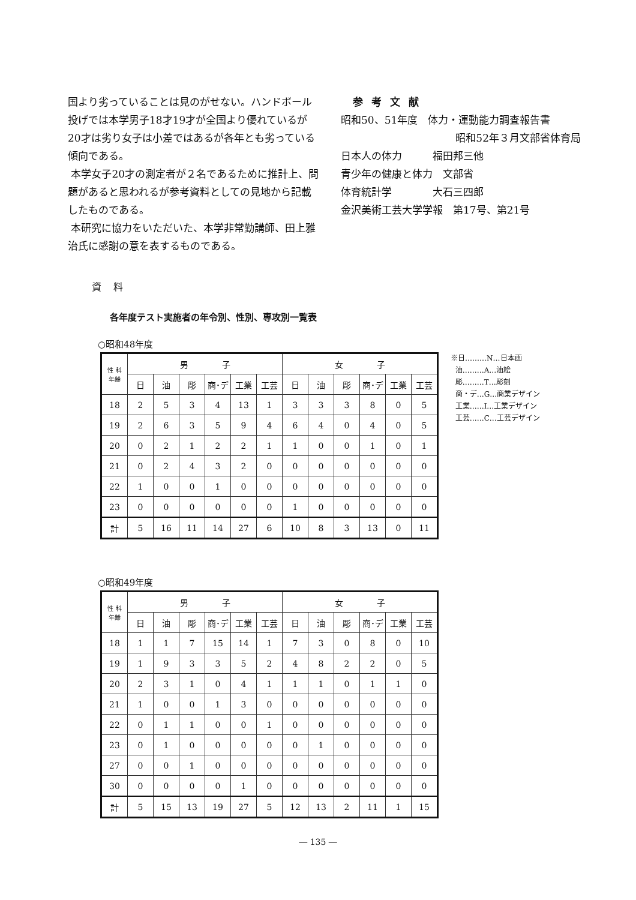国より劣っていることは見のがせない。ハンドボール投げでは本学男子18才19才が全国より優れているが20才は劣り女子は小差ではあるが各年とも劣っている傾向である。
本学女子20才の測定者が２名であるために推計上、問題があると思われるが参考資料としての見地から記載したものである。
本研究に協力をいただいた、本学非常勤講師、田上雅治氏に感謝の意を表するものである。
参考文献
昭和50、51年度　体力・運動能力調査報告書
昭和52年３月文部省体育局
日本人の体力　　　福田邦三他
青少年の健康と体力　文部省
体育統計学　　　　大石三四郎
金沢美術工芸大学学報　第17号、第21号
資料
各年度テスト実施者の年令別、性別、専攻別一覧表
○昭和48年度
| 性 科 年齢 | 男 子 | | | | | | 女 子 | | | | | |
| --- | --- | --- | --- | --- | --- | --- | --- | --- | --- | --- | --- | --- |
| | 日 | 油 | 彫 | 商･デ | 工業 | 工芸 | 日 | 油 | 彫 | 商･デ | 工業 | 工芸 |
| 18 | 2 | 5 | 3 | 4 | 13 | 1 | 3 | 3 | 3 | 8 | 0 | 5 |
| 19 | 2 | 6 | 3 | 5 | 9 | 4 | 6 | 4 | 0 | 4 | 0 | 5 |
| 20 | 0 | 2 | 1 | 2 | 2 | 1 | 1 | 0 | 0 | 1 | 0 | 1 |
| 21 | 0 | 2 | 4 | 3 | 2 | 0 | 0 | 0 | 0 | 0 | 0 | 0 |
| 22 | 1 | 0 | 0 | 1 | 0 | 0 | 0 | 0 | 0 | 0 | 0 | 0 |
| 23 | 0 | 0 | 0 | 0 | 0 | 0 | 1 | 0 | 0 | 0 | 0 | 0 |
| 計 | 5 | 16 | 11 | 14 | 27 | 6 | 10 | 8 | 3 | 13 | 0 | 11 |
※日………N…日本画
油………A…油絵
彫………T…彫刻
商・デ…G…商業デザイン
工業……I…工業デザイン
工芸……C…工芸デザイン
○昭和49年度
| 性 科 年齢 | 男 子 | | | | | | 女 子 | | | | | |
| --- | --- | --- | --- | --- | --- | --- | --- | --- | --- | --- | --- | --- |
| | 日 | 油 | 彫 | 商･デ | 工業 | 工芸 | 日 | 油 | 彫 | 商･デ | 工業 | 工芸 |
| 18 | 1 | 1 | 7 | 15 | 14 | 1 | 7 | 3 | 0 | 8 | 0 | 10 |
| 19 | 1 | 9 | 3 | 3 | 5 | 2 | 4 | 8 | 2 | 2 | 0 | 5 |
| 20 | 2 | 3 | 1 | 0 | 4 | 1 | 1 | 1 | 0 | 1 | 1 | 0 |
| 21 | 1 | 0 | 0 | 1 | 3 | 0 | 0 | 0 | 0 | 0 | 0 | 0 |
| 22 | 0 | 1 | 1 | 0 | 0 | 1 | 0 | 0 | 0 | 0 | 0 | 0 |
| 23 | 0 | 1 | 0 | 0 | 0 | 0 | 0 | 1 | 0 | 0 | 0 | 0 |
| 27 | 0 | 0 | 1 | 0 | 0 | 0 | 0 | 0 | 0 | 0 | 0 | 0 |
| 30 | 0 | 0 | 0 | 0 | 1 | 0 | 0 | 0 | 0 | 0 | 0 | 0 |
| 計 | 5 | 15 | 13 | 19 | 27 | 5 | 12 | 13 | 2 | 11 | 1 | 15 |
― 135 ―